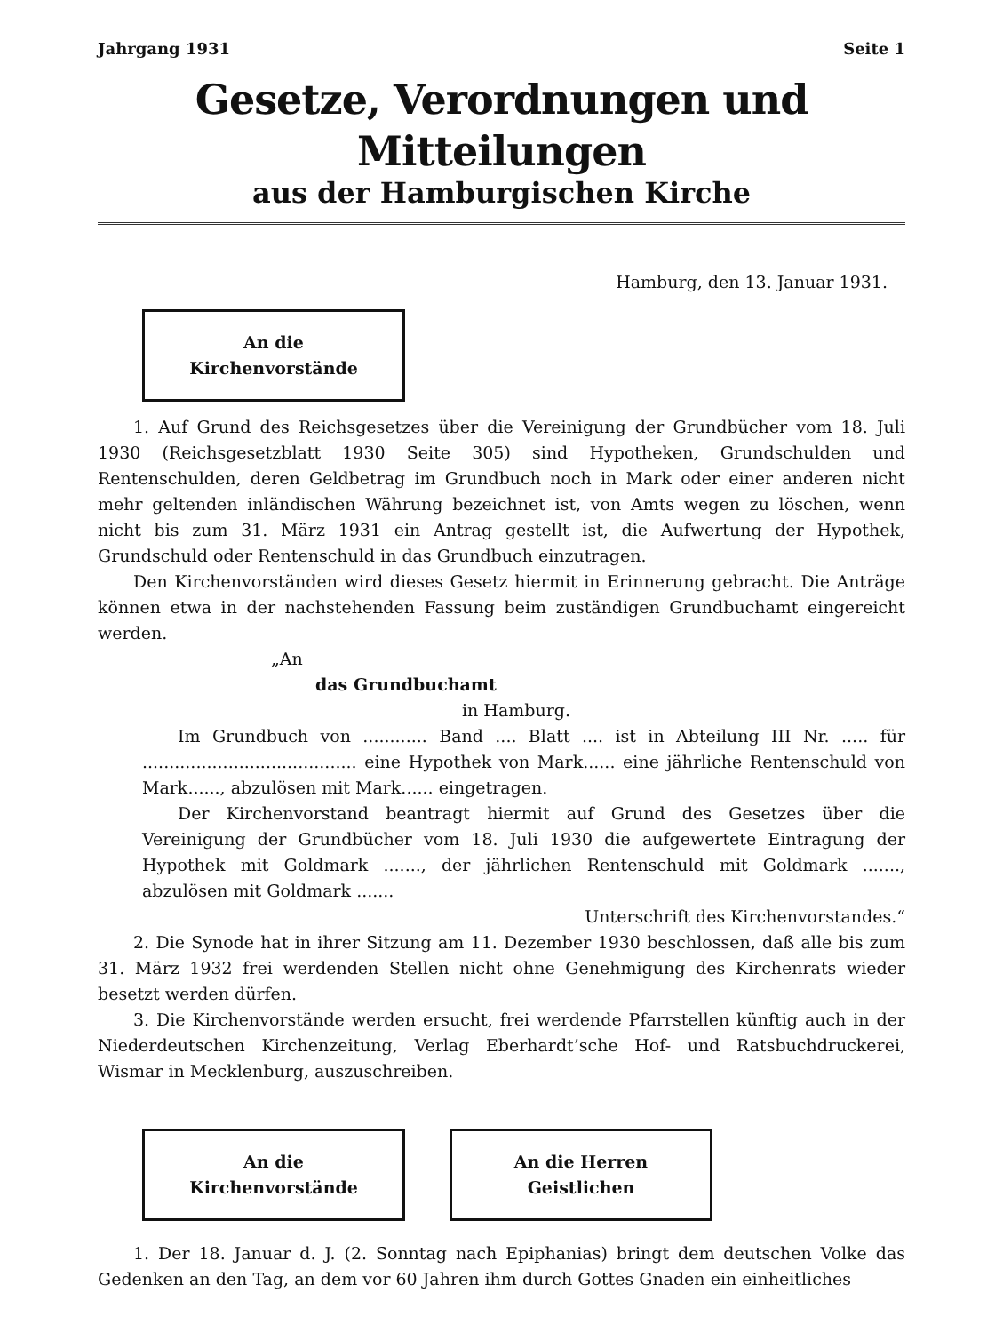Jahrgang 1931 Seite 1
Gesetze, Verordnungen und Mitteilungen
aus der Hamburgischen Kirche
Hamburg, den 13. Januar 1931.
An die Kirchenvorstände
1. Auf Grund des Reichsgesetzes über die Vereinigung der Grundbücher vom 18. Juli 1930 (Reichsgesetzblatt 1930 Seite 305) sind Hypotheken, Grundschulden und Rentenschulden, deren Geldbetrag im Grundbuch noch in Mark oder einer anderen nicht mehr geltenden inländischen Währung bezeichnet ist, von Amts wegen zu löschen, wenn nicht bis zum 31. März 1931 ein Antrag gestellt ist, die Aufwertung der Hypothek, Grundschuld oder Rentenschuld in das Grundbuch einzutragen.
Den Kirchenvorständen wird dieses Gesetz hiermit in Erinnerung gebracht. Die Anträge können etwa in der nachstehenden Fassung beim zuständigen Grundbuchamt eingereicht werden.
„An
das Grundbuchamt
in Hamburg.
Im Grundbuch von ............ Band .... Blatt .... ist in Abteilung III Nr. ..... für ........................................ eine Hypothek von Mark...... eine jährliche Rentenschuld von Mark......, abzulösen mit Mark...... eingetragen.
Der Kirchenvorstand beantragt hiermit auf Grund des Gesetzes über die Vereinigung der Grundbücher vom 18. Juli 1930 die aufgewertete Eintragung der Hypothek mit Goldmark ......., der jährlichen Rentenschuld mit Goldmark ......., abzulösen mit Goldmark .......
Unterschrift des Kirchenvorstandes.“
2. Die Synode hat in ihrer Sitzung am 11. Dezember 1930 beschlossen, daß alle bis zum 31. März 1932 frei werdenden Stellen nicht ohne Genehmigung des Kirchenrats wieder besetzt werden dürfen.
3. Die Kirchenvorstände werden ersucht, frei werdende Pfarrstellen künftig auch in der Niederdeutschen Kirchenzeitung, Verlag Eberhardt’sche Hof- und Ratsbuchdruckerei, Wismar in Mecklenburg, auszuschreiben.
An die Kirchenvorstände
An die Herren Geistlichen
1. Der 18. Januar d. J. (2. Sonntag nach Epiphanias) bringt dem deutschen Volke das Gedenken an den Tag, an dem vor 60 Jahren ihm durch Gottes Gnaden ein einheitliches